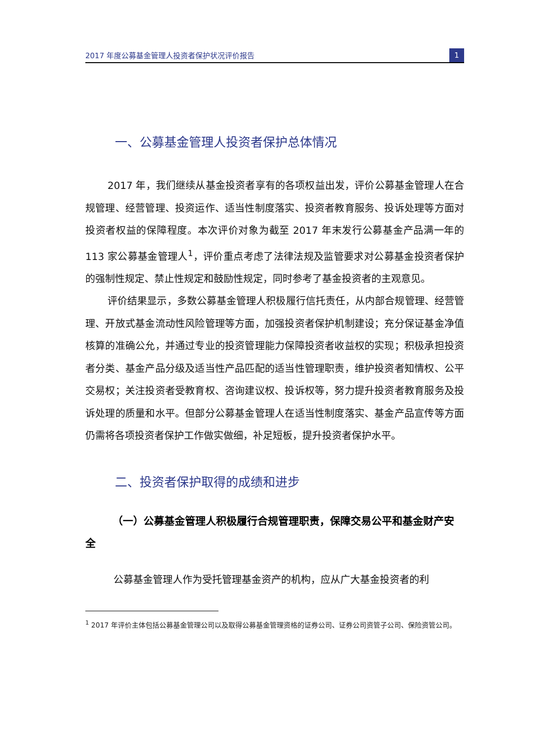2017 年度公募基金管理人投资者保护状况评价报告 1
一、公募基金管理人投资者保护总体情况
2017 年，我们继续从基金投资者享有的各项权益出发，评价公募基金管理人在合规管理、经营管理、投资运作、适当性制度落实、投资者教育服务、投诉处理等方面对投资者权益的保障程度。本次评价对象为截至 2017 年末发行公募基金产品满一年的 113 家公募基金管理人<sup>1</sup>，评价重点考虑了法律法规及监管要求对公募基金投资者保护的强制性规定、禁止性规定和鼓励性规定，同时参考了基金投资者的主观意见。
评价结果显示，多数公募基金管理人积极履行信托责任，从内部合规管理、经营管理、开放式基金流动性风险管理等方面，加强投资者保护机制建设；充分保证基金净值核算的准确公允，并通过专业的投资管理能力保障投资者收益权的实现；积极承担投资者分类、基金产品分级及适当性产品匹配的适当性管理职责，维护投资者知情权、公平交易权；关注投资者受教育权、咨询建议权、投诉权等，努力提升投资者教育服务及投诉处理的质量和水平。但部分公募基金管理人在适当性制度落实、基金产品宣传等方面仍需将各项投资者保护工作做实做细，补足短板，提升投资者保护水平。
二、投资者保护取得的成绩和进步
（一）公募基金管理人积极履行合规管理职责，保障交易公平和基金财产安全
公募基金管理人作为受托管理基金资产的机构，应从广大基金投资者的利
<sup>1</sup> 2017 年评价主体包括公募基金管理公司以及取得公募基金管理资格的证券公司、证券公司资管子公司、保险资管公司。